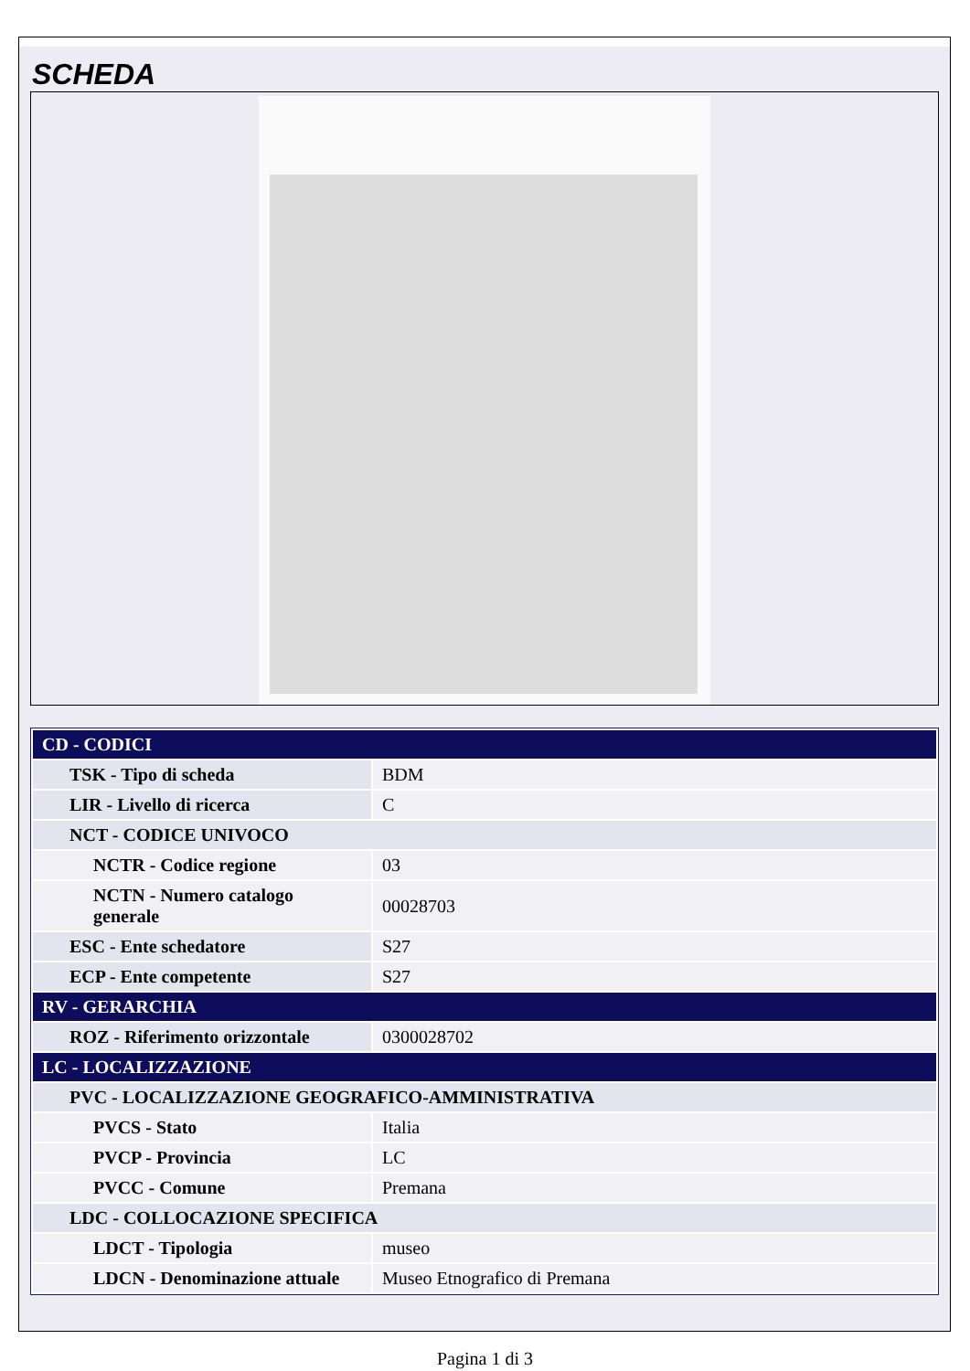SCHEDA
| CD - CODICI | |
| TSK - Tipo di scheda | BDM |
| LIR - Livello di ricerca | C |
| NCT - CODICE UNIVOCO | |
| NCTR - Codice regione | 03 |
| NCTN - Numero catalogo generale | 00028703 |
| ESC - Ente schedatore | S27 |
| ECP - Ente competente | S27 |
| RV - GERARCHIA | |
| ROZ - Riferimento orizzontale | 0300028702 |
| LC - LOCALIZZAZIONE | |
| PVC - LOCALIZZAZIONE GEOGRAFICO-AMMINISTRATIVA | |
| PVCS - Stato | Italia |
| PVCP - Provincia | LC |
| PVCC - Comune | Premana |
| LDC - COLLOCAZIONE SPECIFICA | |
| LDCT - Tipologia | museo |
| LDCN - Denominazione attuale | Museo Etnografico di Premana |
Pagina 1 di 3